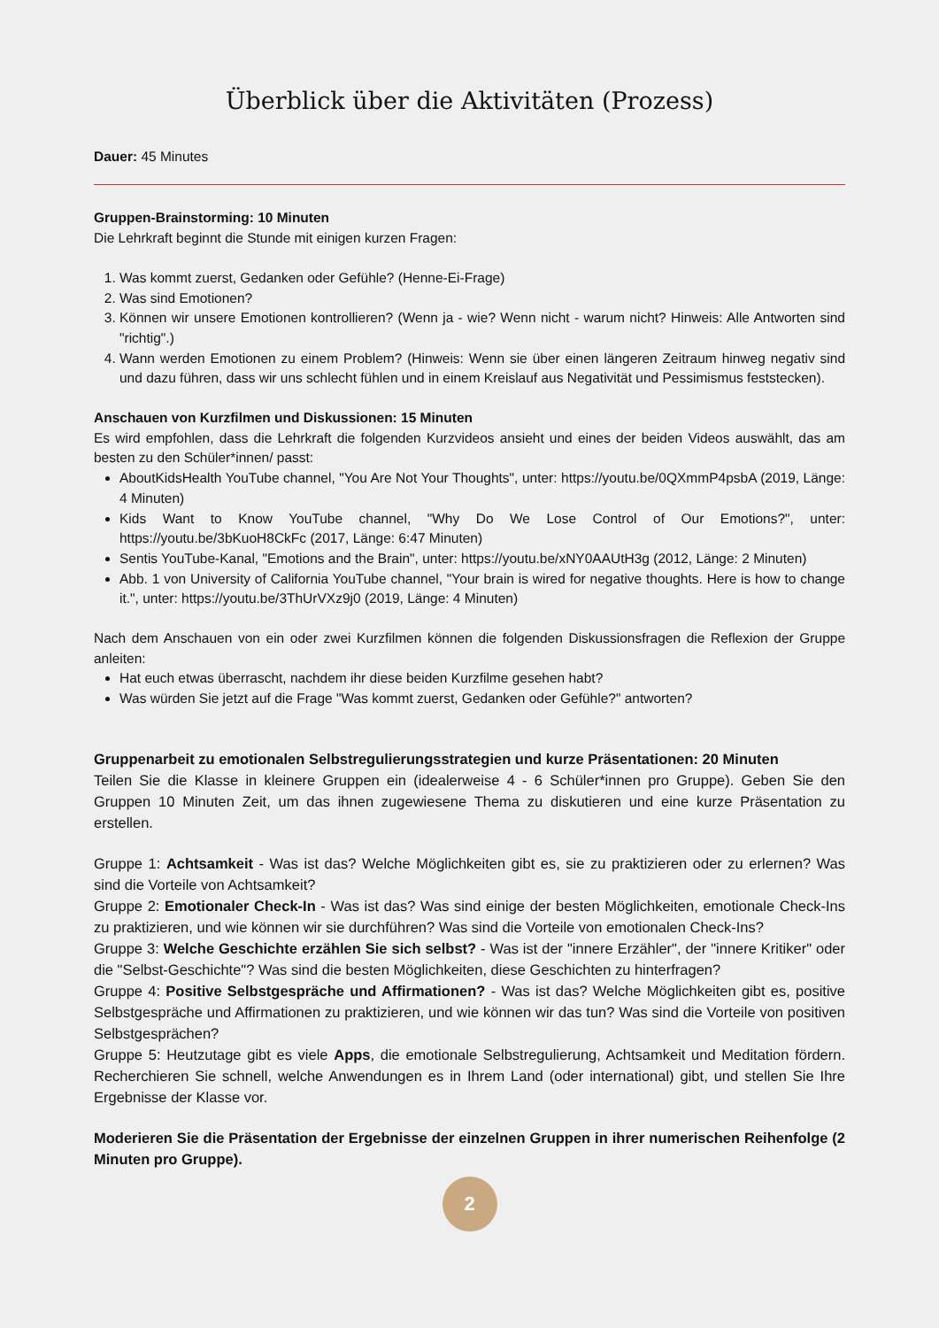Überblick über die Aktivitäten (Prozess)
Dauer: 45 Minutes
Gruppen-Brainstorming: 10 Minuten
Die Lehrkraft beginnt die Stunde mit einigen kurzen Fragen:
1. Was kommt zuerst, Gedanken oder Gefühle? (Henne-Ei-Frage)
2. Was sind Emotionen?
3. Können wir unsere Emotionen kontrollieren? (Wenn ja - wie? Wenn nicht - warum nicht? Hinweis: Alle Antworten sind "richtig".)
4. Wann werden Emotionen zu einem Problem? (Hinweis: Wenn sie über einen längeren Zeitraum hinweg negativ sind und dazu führen, dass wir uns schlecht fühlen und in einem Kreislauf aus Negativität und Pessimismus feststecken).
Anschauen von Kurzfilmen und Diskussionen: 15 Minuten
Es wird empfohlen, dass die Lehrkraft die folgenden Kurzvideos ansieht und eines der beiden Videos auswählt, das am besten zu den Schüler*innen/ passt:
AboutKidsHealth YouTube channel, "You Are Not Your Thoughts", unter: https://youtu.be/0QXmmP4psbA (2019, Länge: 4 Minuten)
Kids Want to Know YouTube channel, "Why Do We Lose Control of Our Emotions?", unter: https://youtu.be/3bKuoH8CkFc (2017, Länge: 6:47 Minuten)
Sentis YouTube-Kanal, "Emotions and the Brain", unter: https://youtu.be/xNY0AAUtH3g (2012, Länge: 2 Minuten)
Abb. 1 von University of California YouTube channel, "Your brain is wired for negative thoughts. Here is how to change it.", unter: https://youtu.be/3ThUrVXz9j0 (2019, Länge: 4 Minuten)
Nach dem Anschauen von ein oder zwei Kurzfilmen können die folgenden Diskussionsfragen die Reflexion der Gruppe anleiten:
Hat euch etwas überrascht, nachdem ihr diese beiden Kurzfilme gesehen habt?
Was würden Sie jetzt auf die Frage "Was kommt zuerst, Gedanken oder Gefühle?" antworten?
Gruppenarbeit zu emotionalen Selbstregulierungsstrategien und kurze Präsentationen: 20 Minuten
Teilen Sie die Klasse in kleinere Gruppen ein (idealerweise 4 - 6 Schüler*innen pro Gruppe). Geben Sie den Gruppen 10 Minuten Zeit, um das ihnen zugewiesene Thema zu diskutieren und eine kurze Präsentation zu erstellen.
Gruppe 1: Achtsamkeit - Was ist das? Welche Möglichkeiten gibt es, sie zu praktizieren oder zu erlernen? Was sind die Vorteile von Achtsamkeit?
Gruppe 2: Emotionaler Check-In - Was ist das? Was sind einige der besten Möglichkeiten, emotionale Check-Ins zu praktizieren, und wie können wir sie durchführen? Was sind die Vorteile von emotionalen Check-Ins?
Gruppe 3: Welche Geschichte erzählen Sie sich selbst? - Was ist der "innere Erzähler", der "innere Kritiker" oder die "Selbst-Geschichte"? Was sind die besten Möglichkeiten, diese Geschichten zu hinterfragen?
Gruppe 4: Positive Selbstgespräche und Affirmationen? - Was ist das? Welche Möglichkeiten gibt es, positive Selbstgespräche und Affirmationen zu praktizieren, und wie können wir das tun? Was sind die Vorteile von positiven Selbstgesprächen?
Gruppe 5: Heutzutage gibt es viele Apps, die emotionale Selbstregulierung, Achtsamkeit und Meditation fördern. Recherchieren Sie schnell, welche Anwendungen es in Ihrem Land (oder international) gibt, und stellen Sie Ihre Ergebnisse der Klasse vor.
Moderieren Sie die Präsentation der Ergebnisse der einzelnen Gruppen in ihrer numerischen Reihenfolge (2 Minuten pro Gruppe).
2